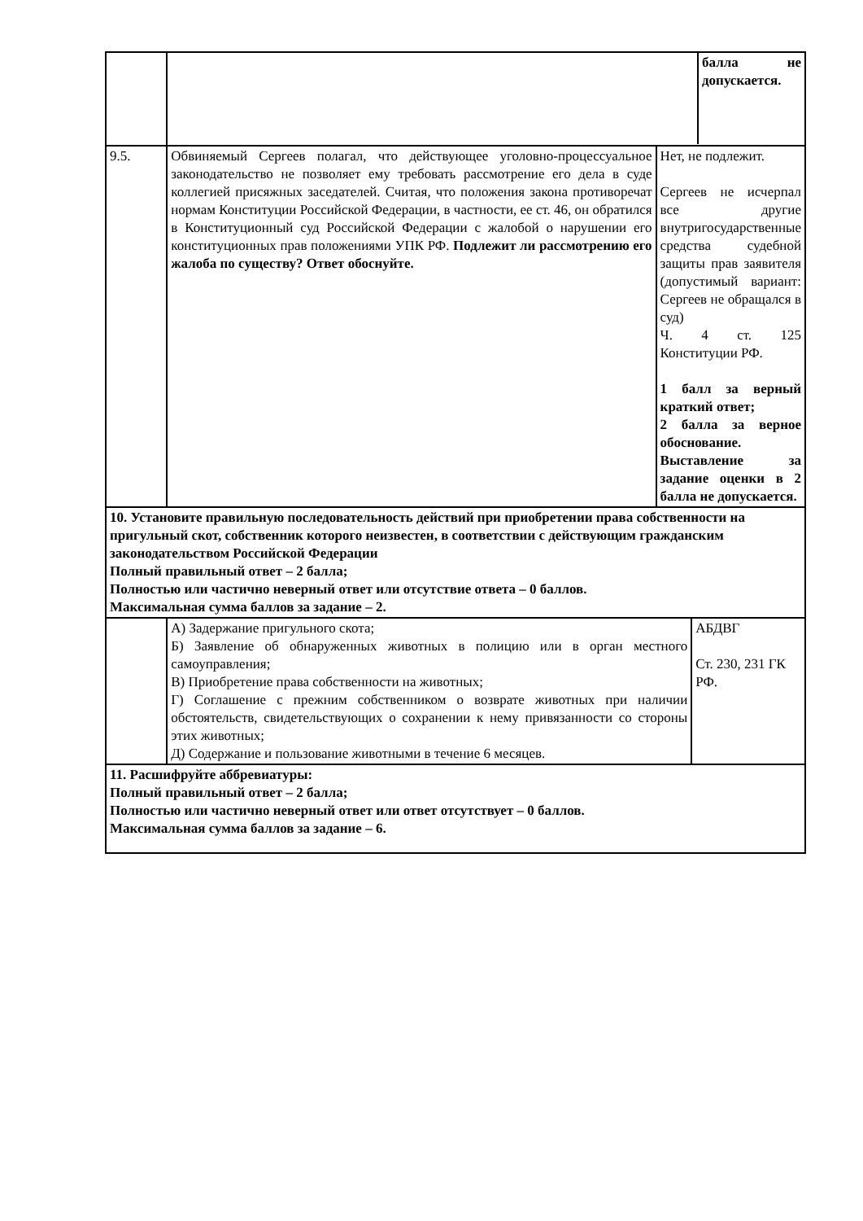| | / / балла не допускается. / | |
| 9.5. | / Обвиняемый Сергеев полагал, что действующее уголовно-процессуальное законодательство не позволяет ему требовать рассмотрение его дела в суде коллегией присяжных заседателей. Считая, что положения закона противоречат нормам Конституции Российской Федерации, в частности, ее ст. 46, он обратился в Конституционный суд Российской Федерации с жалобой о нарушении его конституционных прав положениями УПК РФ. Подлежит ли рассмотрению его жалоба по существу? Ответ обоснуйте. / Нет, не подлежит. Сергеев не исчерпал все другие внутригосударственные средства судебной защиты прав заявителя (допустимый вариант: Сергеев не обращался в суд) Ч. 4 ст. 125 Конституции РФ. 1 балл за верный краткий ответ; 2 балла за верное обоснование. Выставление за задание оценки в 2 балла не допускается. / | |
| 10. Установите правильную последовательность действий при приобретении права собственности на пригульный скот, собственник которого неизвестен, в соответствии с действующим гражданским законодательством Российской Федерации Полный правильный ответ – 2 балла; Полностью или частично неверный ответ или отсутствие ответа – 0 баллов. Максимальная сумма баллов за задание – 2. | | |
| | А) Задержание пригульного скота; Б) Заявление об обнаруженных животных в полицию или в орган местного самоуправления; В) Приобретение права собственности на животных; Г) Соглашение с прежним собственником о возврате животных при наличии обстоятельств, свидетельствующих о сохранении к нему привязанности со стороны этих животных; Д) Содержание и пользование животными в течение 6 месяцев. | АБДВГ Ст. 230, 231 ГК РФ. |
| 11. Расшифруйте аббревиатуры: Полный правильный ответ – 2 балла; Полностью или частично неверный ответ или ответ отсутствует – 0 баллов. Максимальная сумма баллов за задание – 6. | | |